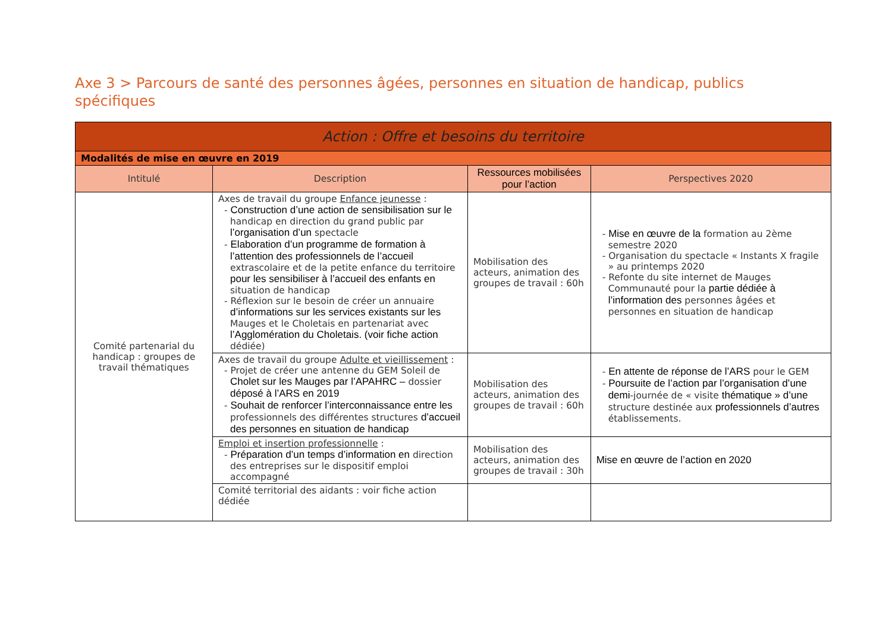Axe 3 > Parcours de santé des personnes âgées, personnes en situation de handicap, publics spécifiques
| Action : Offre et besoins du territoire | | | |
| Modalités de mise en œuvre en 2019 | | | |
| Intitulé | Description | Ressources mobilisées pour l’action | Perspectives 2020 |
| Comité partenarial du handicap : groupes de travail thématiques | Axes de travail du groupe Enfance jeunesse : - Construction d’une action de sensibilisation sur le handicap en direction du grand public par l’organisation d’un spectacle - Elaboration d’un programme de formation à l’attention des professionnels de l’accueil extrascolaire et de la petite enfance du territoire pour les sensibiliser à l’accueil des enfants en situation de handicap - Réflexion sur le besoin de créer un annuaire d’informations sur les services existants sur les Mauges et le Choletais en partenariat avec l’Agglomération du Choletais. (voir fiche action dédiée) | Mobilisation des acteurs, animation des groupes de travail : 60h | - Mise en œuvre de la formation au 2ème semestre 2020 - Organisation du spectacle « Instants X fragile » au printemps 2020 - Refonte du site internet de Mauges Communauté pour la partie dédiée à l’information des personnes âgées et personnes en situation de handicap |
| | Axes de travail du groupe Adulte et vieillissement : - Projet de créer une antenne du GEM Soleil de Cholet sur les Mauges par l’APAHRC – dossier déposé à l’ARS en 2019 - Souhait de renforcer l’interconnaissance entre les professionnels des différentes structures d’accueil des personnes en situation de handicap | Mobilisation des acteurs, animation des groupes de travail : 60h | - En attente de réponse de l’ARS pour le GEM - Poursuite de l’action par l’organisation d’une demi -journée de « visite thématique » d’une structure destinée aux professionnels d’autres établissements. |
| | Emploi et insertion professionnelle : - Préparation d’un temps d’information en direction des entreprises sur le dispositif emploi accompagné | Mobilisation des acteurs, animation des groupes de travail : 30h | Mise en œuvre de l’action en 2020 |
| | Comité territorial des aidants : voir fiche action dédiée | | |